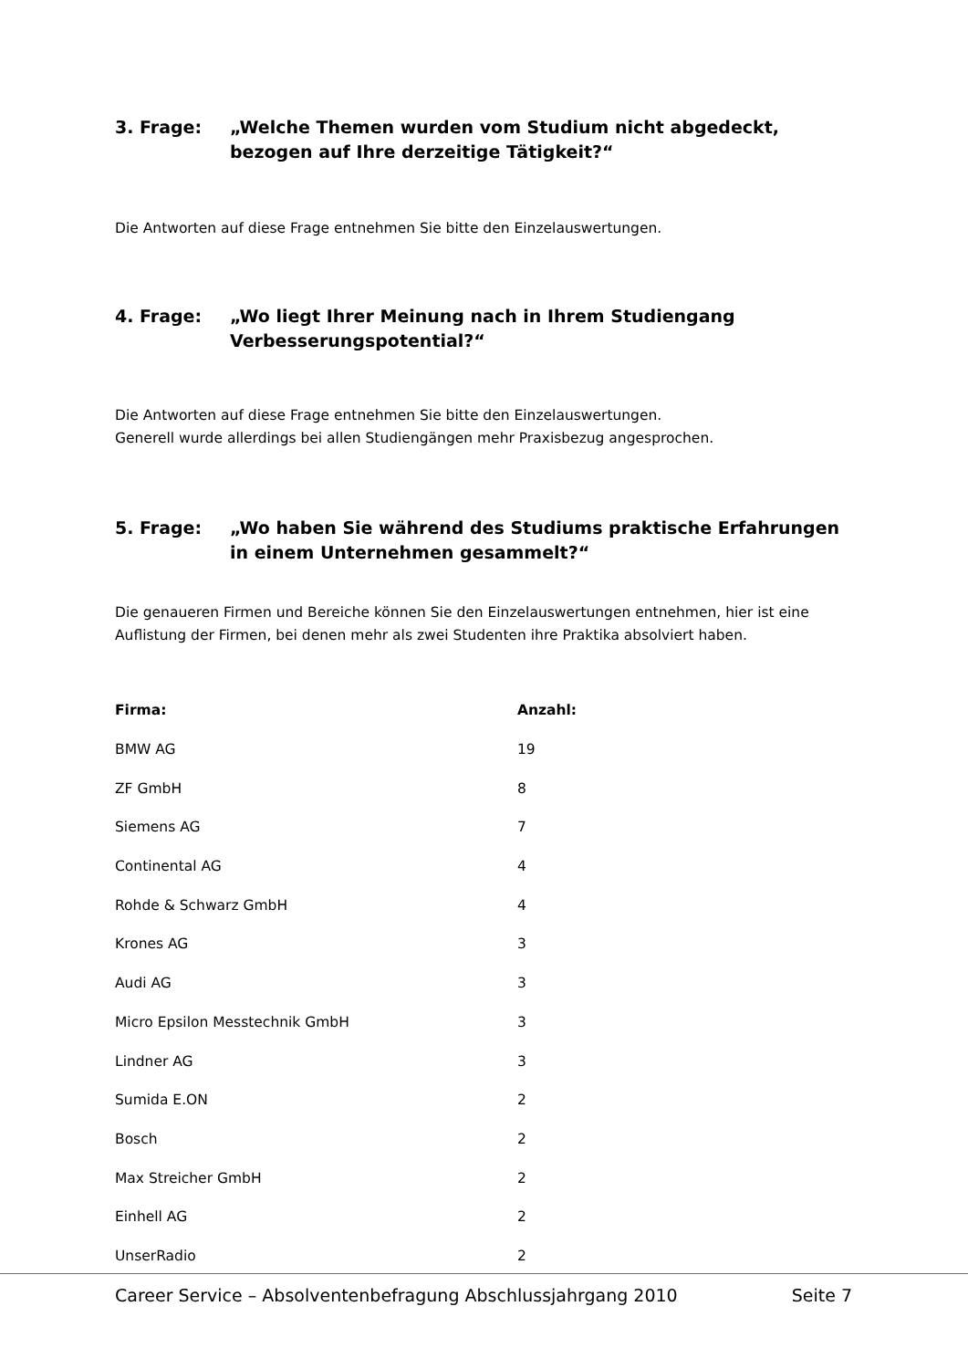3. Frage: „Welche Themen wurden vom Studium nicht abgedeckt, bezogen auf Ihre derzeitige Tätigkeit?“
Die Antworten auf diese Frage entnehmen Sie bitte den Einzelauswertungen.
4. Frage: „Wo liegt Ihrer Meinung nach in Ihrem Studiengang Verbesserungspotential?“
Die Antworten auf diese Frage entnehmen Sie bitte den Einzelauswertungen.
Generell wurde allerdings bei allen Studiengängen mehr Praxisbezug angesprochen.
5. Frage: „Wo haben Sie während des Studiums praktische Erfahrungen in einem Unternehmen gesammelt?“
Die genaueren Firmen und Bereiche können Sie den Einzelauswertungen entnehmen, hier ist eine Auflistung der Firmen, bei denen mehr als zwei Studenten ihre Praktika absolviert haben.
| Firma: | Anzahl: |
| --- | --- |
| BMW AG | 19 |
| ZF GmbH | 8 |
| Siemens AG | 7 |
| Continental AG | 4 |
| Rohde & Schwarz GmbH | 4 |
| Krones AG | 3 |
| Audi AG | 3 |
| Micro Epsilon Messtechnik GmbH | 3 |
| Lindner AG | 3 |
| Sumida E.ON | 2 |
| Bosch | 2 |
| Max Streicher GmbH | 2 |
| Einhell AG | 2 |
| UnserRadio | 2 |
Career Service – Absolventenbefragung Abschlussjahrgang 2010 Seite 7